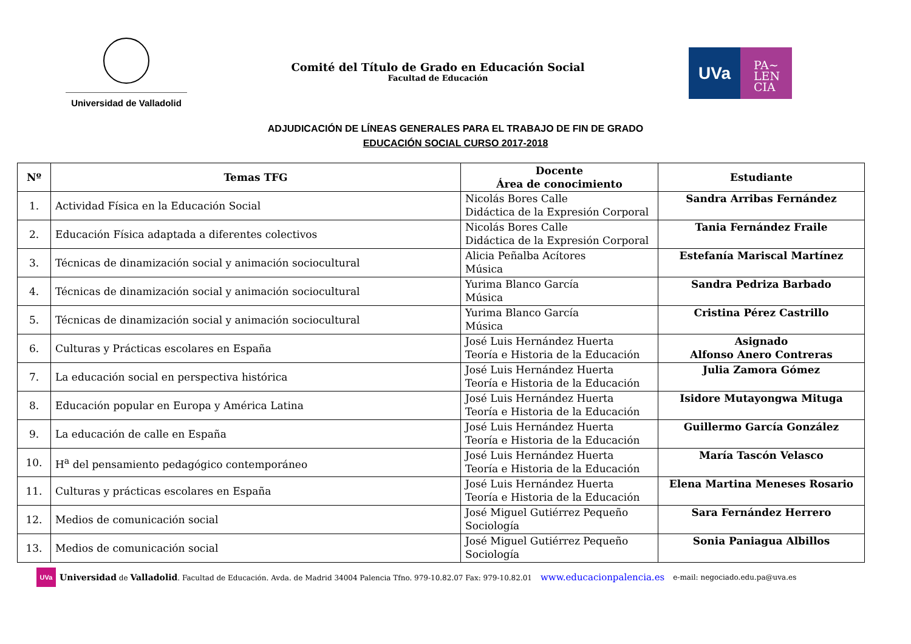Universidad de Valladolid
Comité del Título de Grado en Educación Social
Facultad de Educación
UVa
PA~
LEN
CIA
ADJUDICACIÓN DE LÍNEAS GENERALES PARA EL TRABAJO DE FIN DE GRADO
EDUCACIÓN SOCIAL CURSO 2017-2018
| Nº | Temas TFG | Docente Área de conocimiento | Estudiante |
| --- | --- | --- | --- |
| 1. | Actividad Física en la Educación Social | Nicolás Bores Calle Didáctica de la Expresión Corporal | Sandra Arribas Fernández |
| 2. | Educación Física adaptada a diferentes colectivos | Nicolás Bores Calle Didáctica de la Expresión Corporal | Tania Fernández Fraile |
| 3. | Técnicas de dinamización social y animación sociocultural | Alicia Peñalba Acítores Música | Estefanía Mariscal Martínez |
| 4. | Técnicas de dinamización social y animación sociocultural | Yurima Blanco García Música | Sandra Pedriza Barbado |
| 5. | Técnicas de dinamización social y animación sociocultural | Yurima Blanco García Música | Cristina Pérez Castrillo |
| 6. | Culturas y Prácticas escolares en España | José Luis Hernández Huerta Teoría e Historia de la Educación | Asignado Alfonso Anero Contreras |
| 7. | La educación social en perspectiva histórica | José Luis Hernández Huerta Teoría e Historia de la Educación | Julia Zamora Gómez |
| 8. | Educación popular en Europa y América Latina | José Luis Hernández Huerta Teoría e Historia de la Educación | Isidore Mutayongwa Mituga |
| 9. | La educación de calle en España | José Luis Hernández Huerta Teoría e Historia de la Educación | Guillermo García González |
| 10. | H<sup>a</sup> del pensamiento pedagógico contemporáneo | José Luis Hernández Huerta Teoría e Historia de la Educación | María Tascón Velasco |
| 11. | Culturas y prácticas escolares en España | José Luis Hernández Huerta Teoría e Historia de la Educación | Elena Martina Meneses Rosario |
| 12. | Medios de comunicación social | José Miguel Gutiérrez Pequeño Sociología | Sara Fernández Herrero |
| 13. | Medios de comunicación social | José Miguel Gutiérrez Pequeño Sociología | Sonia Paniagua Albillos |
UVa Universidad de Valladolid. Facultad de Educación. Avda. de Madrid 34004 Palencia Tfno. 979-10.82.07 Fax: 979-10.82.01 www.educacionpalencia.es e-mail: negociado.edu.pa@uva.es